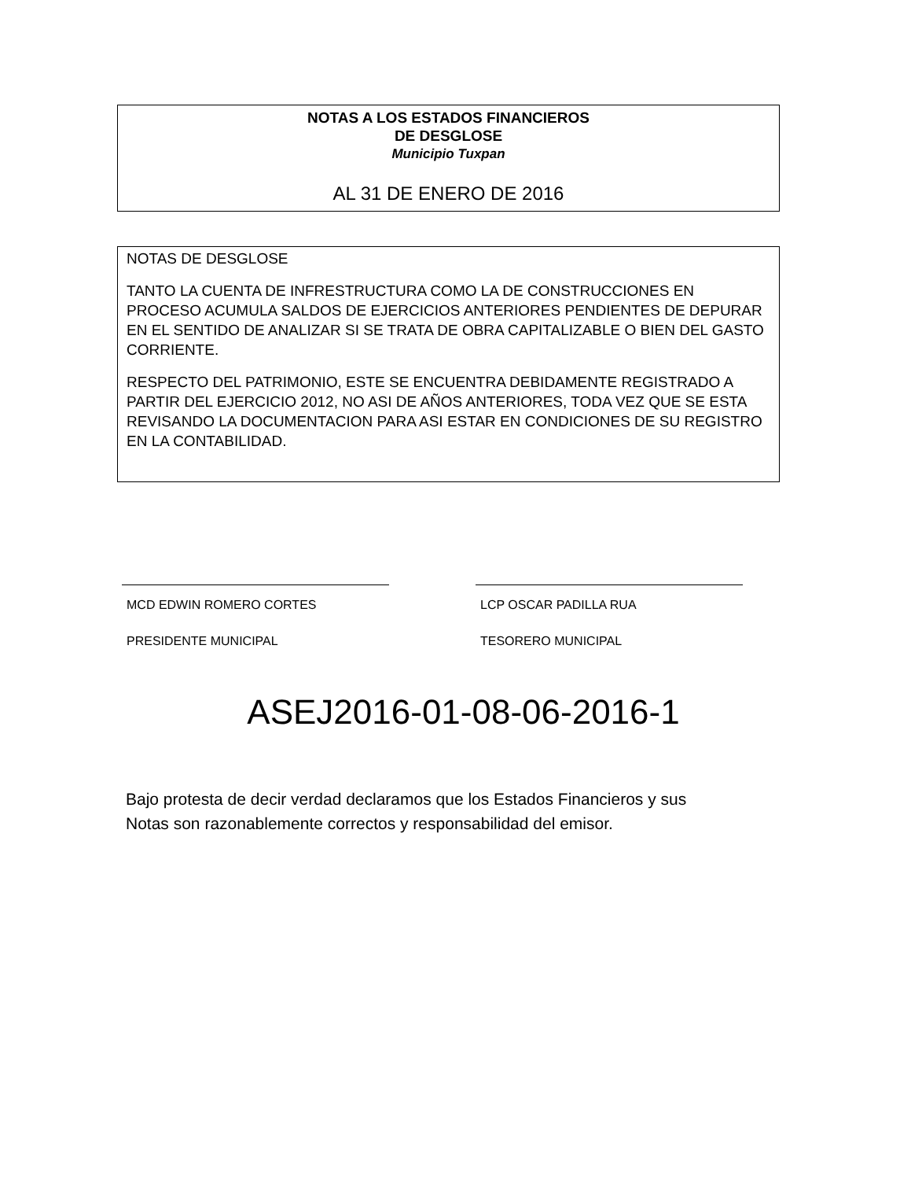NOTAS A LOS ESTADOS FINANCIEROS
DE DESGLOSE
Municipio Tuxpan
AL 31 DE ENERO DE 2016
NOTAS DE DESGLOSE
TANTO LA CUENTA DE INFRESTRUCTURA COMO LA DE CONSTRUCCIONES EN PROCESO ACUMULA SALDOS DE EJERCICIOS ANTERIORES PENDIENTES DE DEPURAR EN EL SENTIDO DE ANALIZAR SI SE TRATA DE OBRA CAPITALIZABLE O BIEN DEL GASTO CORRIENTE.
RESPECTO DEL PATRIMONIO, ESTE SE ENCUENTRA DEBIDAMENTE REGISTRADO A PARTIR DEL EJERCICIO 2012, NO ASI DE AÑOS ANTERIORES, TODA VEZ QUE SE ESTA REVISANDO LA DOCUMENTACION PARA ASI ESTAR EN CONDICIONES DE SU REGISTRO EN LA CONTABILIDAD.
MCD EDWIN ROMERO CORTES
PRESIDENTE MUNICIPAL
LCP OSCAR PADILLA RUA
TESORERO MUNICIPAL
ASEJ2016-01-08-06-2016-1
Bajo protesta de decir verdad declaramos que los Estados Financieros y sus
Notas son razonablemente correctos y responsabilidad del emisor.